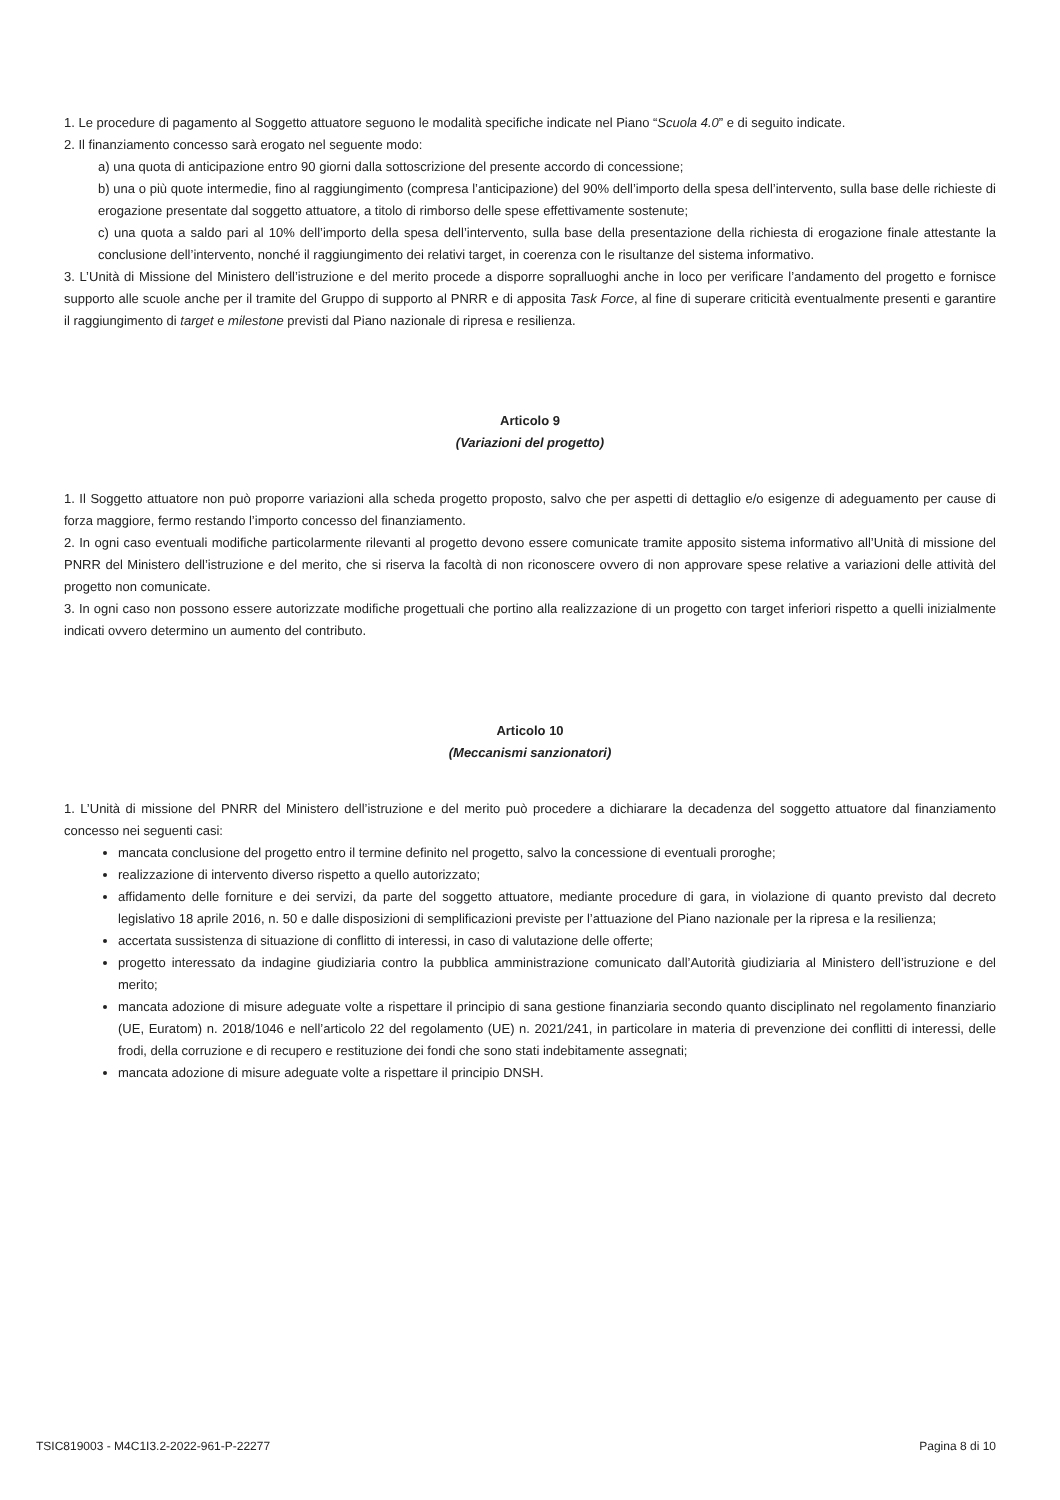1. Le procedure di pagamento al Soggetto attuatore seguono le modalità specifiche indicate nel Piano “Scuola 4.0” e di seguito indicate.
2. Il finanziamento concesso sarà erogato nel seguente modo:
a) una quota di anticipazione entro 90 giorni dalla sottoscrizione del presente accordo di concessione;
b) una o più quote intermedie, fino al raggiungimento (compresa l’anticipazione) del 90% dell’importo della spesa dell’intervento, sulla base delle richieste di erogazione presentate dal soggetto attuatore, a titolo di rimborso delle spese effettivamente sostenute;
c) una quota a saldo pari al 10% dell’importo della spesa dell’intervento, sulla base della presentazione della richiesta di erogazione finale attestante la conclusione dell’intervento, nonché il raggiungimento dei relativi target, in coerenza con le risultanze del sistema informativo.
3. L’Unità di Missione del Ministero dell’istruzione e del merito procede a disporre sopralluoghi anche in loco per verificare l’andamento del progetto e fornisce supporto alle scuole anche per il tramite del Gruppo di supporto al PNRR e di apposita Task Force, al fine di superare criticità eventualmente presenti e garantire il raggiungimento di target e milestone previsti dal Piano nazionale di ripresa e resilienza.
Articolo 9
(Variazioni del progetto)
1. Il Soggetto attuatore non può proporre variazioni alla scheda progetto proposto, salvo che per aspetti di dettaglio e/o esigenze di adeguamento per cause di forza maggiore, fermo restando l’importo concesso del finanziamento.
2. In ogni caso eventuali modifiche particolarmente rilevanti al progetto devono essere comunicate tramite apposito sistema informativo all’Unità di missione del PNRR del Ministero dell’istruzione e del merito, che si riserva la facoltà di non riconoscere ovvero di non approvare spese relative a variazioni delle attività del progetto non comunicate.
3. In ogni caso non possono essere autorizzate modifiche progettuali che portino alla realizzazione di un progetto con target inferiori rispetto a quelli inizialmente indicati ovvero determino un aumento del contributo.
Articolo 10
(Meccanismi sanzionatori)
1. L’Unità di missione del PNRR del Ministero dell’istruzione e del merito può procedere a dichiarare la decadenza del soggetto attuatore dal finanziamento concesso nei seguenti casi:
mancata conclusione del progetto entro il termine definito nel progetto, salvo la concessione di eventuali proroghe;
realizzazione di intervento diverso rispetto a quello autorizzato;
affidamento delle forniture e dei servizi, da parte del soggetto attuatore, mediante procedure di gara, in violazione di quanto previsto dal decreto legislativo 18 aprile 2016, n. 50 e dalle disposizioni di semplificazioni previste per l’attuazione del Piano nazionale per la ripresa e la resilienza;
accertata sussistenza di situazione di conflitto di interessi, in caso di valutazione delle offerte;
progetto interessato da indagine giudiziaria contro la pubblica amministrazione comunicato dall’Autorità giudiziaria al Ministero dell’istruzione e del merito;
mancata adozione di misure adeguate volte a rispettare il principio di sana gestione finanziaria secondo quanto disciplinato nel regolamento finanziario (UE, Euratom) n. 2018/1046 e nell’articolo 22 del regolamento (UE) n. 2021/241, in particolare in materia di prevenzione dei conflitti di interessi, delle frodi, della corruzione e di recupero e restituzione dei fondi che sono stati indebitamente assegnati;
mancata adozione di misure adeguate volte a rispettare il principio DNSH.
TSIC819003 - M4C1I3.2-2022-961-P-22277 Pagina 8 di 10